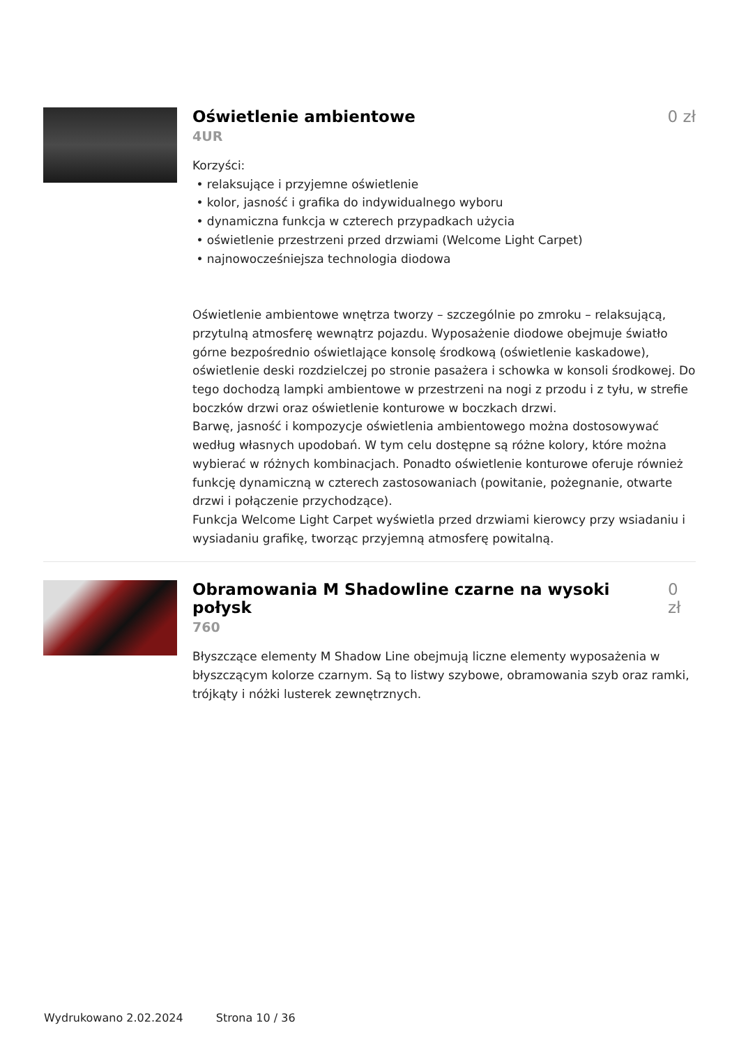Oświetlenie ambientowe 0 zł
4UR
Korzyści:
• relaksujące i przyjemne oświetlenie
• kolor, jasność i grafika do indywidualnego wyboru
• dynamiczna funkcja w czterech przypadkach użycia
• oświetlenie przestrzeni przed drzwiami (Welcome Light Carpet)
• najnowocześniejsza technologia diodowa
Oświetlenie ambientowe wnętrza tworzy – szczególnie po zmroku – relaksującą, przytulną atmosferę wewnątrz pojazdu. Wyposażenie diodowe obejmuje światło górne bezpośrednio oświetlające konsolę środkową (oświetlenie kaskadowe), oświetlenie deski rozdzielczej po stronie pasażera i schowka w konsoli środkowej. Do tego dochodzą lampki ambientowe w przestrzeni na nogi z przodu i z tyłu, w strefie boczków drzwi oraz oświetlenie konturowe w boczkach drzwi.
Barwę, jasność i kompozycje oświetlenia ambientowego można dostosowywać według własnych upodobań. W tym celu dostępne są różne kolory, które można wybierać w różnych kombinacjach. Ponadto oświetlenie konturowe oferuje również funkcję dynamiczną w czterech zastosowaniach (powitanie, pożegnanie, otwarte drzwi i połączenie przychodzące).
Funkcja Welcome Light Carpet wyświetla przed drzwiami kierowcy przy wsiadaniu i wysiadaniu grafikę, tworząc przyjemną atmosferę powitalną.
Obramowania M Shadowline czarne na wysoki połysk
0 zł
760
Błyszczące elementy M Shadow Line obejmują liczne elementy wyposażenia w błyszczącym kolorze czarnym. Są to listwy szybowe, obramowania szyb oraz ramki, trójkąty i nóżki lusterek zewnętrznych.
Wydrukowano 2.02.2024 Strona 10 / 36